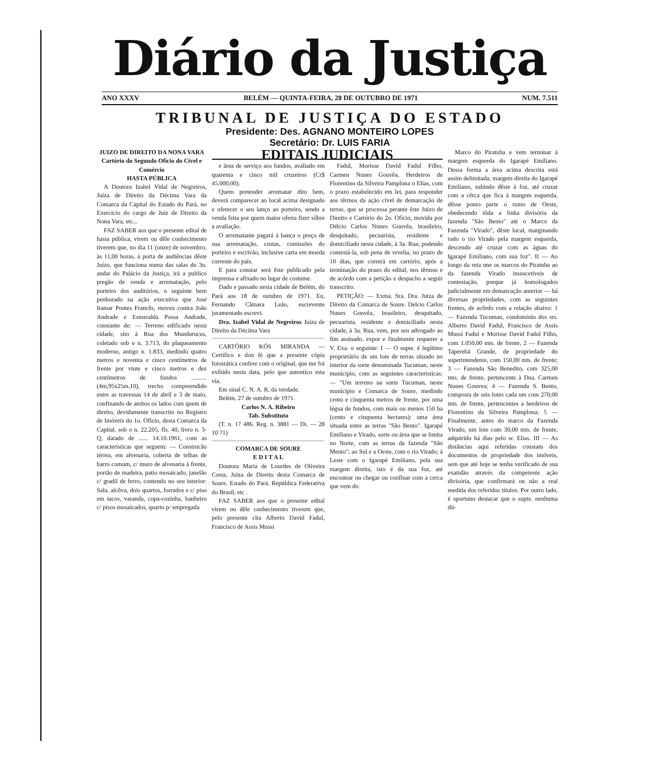Diário da Justiça
ANO XXXV BELÉM — QUINTA-FEIRA, 28 DE OUTUBRO DE 1971 NUM. 7.511
TRIBUNAL DE JUSTIÇA DO ESTADO
Presidente: Des. AGNANO MONTEIRO LOPES
Secretário: Dr. LUIS FARIA
JUIZO DE DIREITO DA NONA VARA
Cartório do Segundo Ofício do Cível e Comércio
HASTA PÚBLICA
A Doutora Izabel Vidal de Negreiros, Juíza de Direito da Décima Vara da Comarca da Capital do Estado do Pará, no Exercício do cargo de Juiz de Direito da Nona Vara, etc...
FAZ SABER aos que o presente edital de hasta pública, virem ou dêle conhecimento tiverem que, no dia 11 (onze) de novembro, às 11,00 horas, à porta de audiências dêste Juízo, que funciona numa das salas do 3o. andar do Palácio da Justiça, irá a publico pregão de venda e arrematação, pelo porteiro dos auditórios, o seguinte bem penhorado na ação executiva que José Itamar Pontes Francês, moveu contra João Andrade e Esmeralda Possa Andrade, constante de: — Terreno edificado nesta cidade, sito à Rua dos Mundurucus, coletado sob o n. 3.713, do plaqueamento moderno, antigo n. 1.833, medindo quatro metros e noventa e cinco centímetros de frente por vinte e cinco metros e dez centímetros de fundos .......... (4m,95x25m,10), trecho compreendido entre as travessas 14 de abril e 3 de maio, confinando de ambos os lados com quem de direito, devidamente transcrito no Registro de Imóveis do 1o. Ofício, desta Comarca da Capital, sob o n. 22.205, fls. 40, livro n. 3-Q, datado de ...... 14.10.1961, com as caracteristicas que seguem: — Construcão térrea, em alvenaria, coberta de telhas de barro comum, c/ muro de alvenaria à frente, portão de madeira, patio mosaicado, janelão c/ gradil de ferro, contendo no seu interior: Sala, alcôva, dois quartos, forrados e c/ piso em tacos, varanda, copa-cozinha, banheiro c/ pisos mosaicados, quarto p/ empregada
EDITAIS JUDICIAIS
e área de serviço aos fundos, avaliado em quarenta e cinco mil cruzeiros (Cr$ 45.000,00).
Quem pretender arrematar dito bem, deverá comparecer ao local acima designado e oferecer o seu lanço ao porteiro, sendo a venda feita por quem maior oferta fizer sôbre a avaliação.
O arrematante pagará à banca o preço de sua arrematação, custas, comissões do porteiro e escrivão, inclusive carta em moeda corrente do país.
E para constar será êste publicado pela imprensa e afixado no lugar de costume.
Dado e passado nesta cidade de Belém, do Pará aos 18 de outubro de 1971. Eu, Fernando Câmara Leão, escrevente juramentado escrevi.
Dra. Izabel Vidal de Negreiros Juiza de Direito da Décima Vara
CARTÓRIO KÓS MIRANDA — Certifico e dou fé que a presente cópia fotostática confere com o original, que me foi exibido nesta data, pelo que autentico esta via.
Em sinal C. N. A. R, da verdade.
Belém, 27 de outubro de 1971.
Carlos N. A. Ribeiro
Tab. Substituto
(T. n. 17 486. Reg. n. 3881 — Di. — 28 10 71)
COMARCA DE SOURE
E D I T A L
Doutora Maria de Lourdes de Oliveira Costa, Juiza de Direito desta Comarca de Soure. Estado do Pará. República Federativa do Brasil, etc .
FAZ SABER aos que o presente edital virem ou dêle conhecimento tiverem que, pelo presente cita Alberto David Fadul, Francisco de Assis Mussi
Fadul, Morisse David Fadul Filho, Carmen Nunes Gouvêa, Herdeiros de Florentino da Silveira Pamplona o Elias, com o prazo estabelecido em lei, para responder aos têrmos da ação cível de demarcação de terras, que se processa perante êste Juízo de Direito e Cartório do 2o. Ofício, movida por Délcio Carlos Nunes Gouvêa, brasileiro, desquitado, pecuarista, residente e domiciliado nesta cidade, à 3a. Rua; podendo contestá-la, sob pena de revelia, no prazo de 10 dias, que correrá em cartório, após a terminação do prazo do edital, nos têrmos e de acôrdo com a petição e despacho a seguir transcrito:
PETIÇÃO: — Exma. Sra. Dra. Juiza de Direito da Comarca de Soure. Delcio Carlos Nunes Gouvêa, brasileiro, desquitado, pecuarista, residente e domiciliado nesta cidade, à 3a. Rua, vem, por seu advogado ao fim assinado, expor e finalmente requerer a V. Exa. o seguinte: I — O supte. é legítimo proprietário de um lote de terras situado no interior da sorte denominada Tucuman, neste município, com as seguintes caracteristicas: — "Um terreno na sorte Tucuman, neste municipio e Comarca de Soure, medindo cento e cinquenta metros de frente, por uma légua de fundos, com mais ou menos 150 ha (cento e cinquenta hectares): uma área situada entre as terras "São Bento". Igarapé Emiliano e Virado, sorte ou área que se limita no Norte, com as terras da fazenda "São Mento"; ao Sul e a Oeste, com o rio Virado; à Leste com o Igarapé Emiliano, pela sua margem direita, isto é da sua foz, até encontrar ou chegar ou confinar com a cerca que vem do
Marco do Piratuba e vem terminar à margem esquerda do Igarapé Emiliano. Dessa forma a área acima descrita está assim delimitada, margem direita do Igarapé Emiliano, subindo dêste à foz, até cruzar com a cêrca que fica à margem esquerda, dêsse ponto parte o rumo de Oeste, obedecendo tôda a linha divisória da fazenda "São Bento" até o Marco da Fazenda "Virado", dêste local, marginando todo o rio Virado pela margem esquerda, descendo até cruzar com as águas do Igarapé Emiliano, com sua foz". II — Ao longo da reta une os marcos do Piratuba ao da fazenda Virado insuscetíveis de contestação, porque já homologados judicialmente em demarcação anterior — há diversas propriedades, com as seguintes frentes, de acôrdo com a relação abaixo: 1 — Fazenda Tucuman, condomínio dos srs. Alberto David Fadul, Francisco de Assis Mussi Fadul e Morisse David Fadul Filho, com 1.050,00 mts. de frente, 2 — Fazenda Taperebá Grande, de propriedade do superintendente, com 150,00 mts. de frente; 3 — Fazenda São Benedito, com 325,00 mts. de frente, pertencente à Dna. Carmen Nunes Gouvea; 4 — Fazenda S. Bento, composta de seis lotes cada um com 270,00 mts. de frente, pertencentes a herdeiros de Florentino da Silveira Pamplona; 5 — Finalmente, antes do marco da Fazenda Virado, um lote com 30,00 mts. de frente, adquirido há dias pelo sr. Elias. III — As distâncias aqui referidas constam dos documentos de propriedade dos imóveis, sem que até hoje se tenha verificado de sua exatidão através da competente ação divisória, que confirmará ou não a real medida dos referidos títulos. Por outro lado, é oportuno destacar que o supte. nenhuma dú-